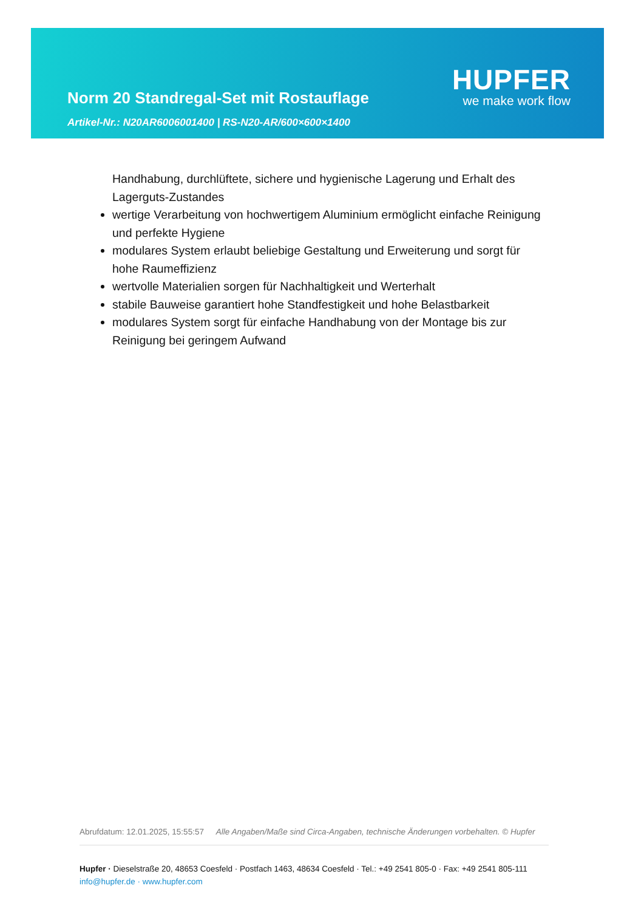Norm 20 Standregal-Set mit Rostauflage
Artikel-Nr.: N20AR6006001400 | RS-N20-AR/600×600×1400
HUPFER
we make work flow
Handhabung, durchlüftete, sichere und hygienische Lagerung und Erhalt des Lagerguts-Zustandes
wertige Verarbeitung von hochwertigem Aluminium ermöglicht einfache Reinigung und perfekte Hygiene
modulares System erlaubt beliebige Gestaltung und Erweiterung und sorgt für hohe Raumeffizienz
wertvolle Materialien sorgen für Nachhaltigkeit und Werterhalt
stabile Bauweise garantiert hohe Standfestigkeit und hohe Belastbarkeit
modulares System sorgt für einfache Handhabung von der Montage bis zur Reinigung bei geringem Aufwand
Abrufdatum: 12.01.2025, 15:55:57 Alle Angaben/Maße sind Circa-Angaben, technische Änderungen vorbehalten. © Hupfer
Hupfer · Dieselstraße 20, 48653 Coesfeld · Postfach 1463, 48634 Coesfeld · Tel.: +49 2541 805-0 · Fax: +49 2541 805-111
info@hupfer.de · www.hupfer.com